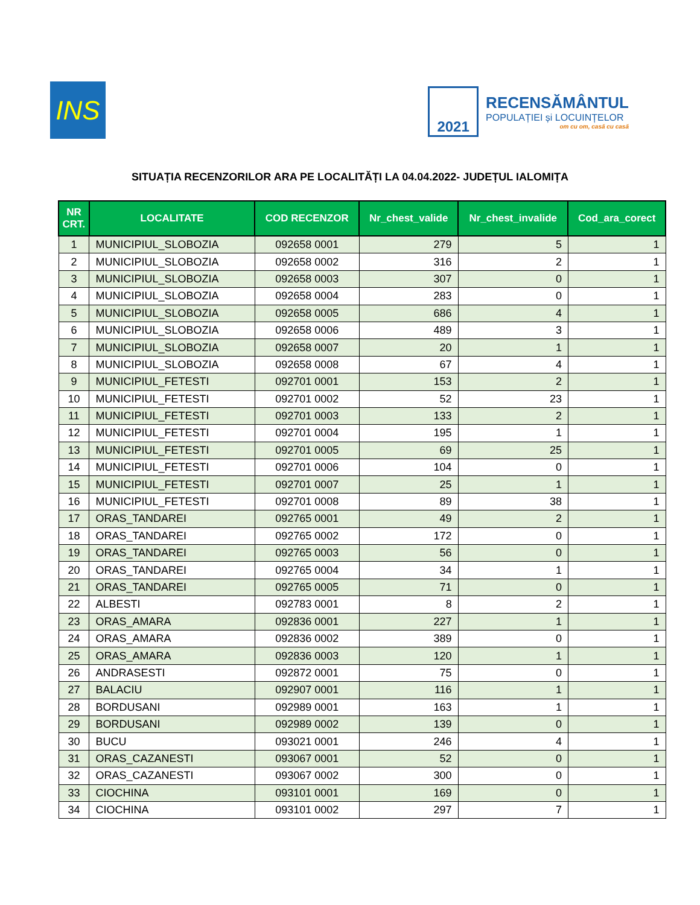INS
2021
RECENSĂMÂNTUL
POPULAȚIEI și LOCUINȚELOR
om cu om, casă cu casă
SITUAȚIA RECENZORILOR ARA PE LOCALITĂȚI LA 04.04.2022- JUDEȚUL IALOMIȚA
| NR CRT. | LOCALITATE | COD RECENZOR | Nr_chest_valide | Nr_chest_invalide | Cod_ara_corect |
| --- | --- | --- | --- | --- | --- |
| 1 | MUNICIPIUL_SLOBOZIA | 092658 0001 | 279 | 5 | 1 |
| 2 | MUNICIPIUL_SLOBOZIA | 092658 0002 | 316 | 2 | 1 |
| 3 | MUNICIPIUL_SLOBOZIA | 092658 0003 | 307 | 0 | 1 |
| 4 | MUNICIPIUL_SLOBOZIA | 092658 0004 | 283 | 0 | 1 |
| 5 | MUNICIPIUL_SLOBOZIA | 092658 0005 | 686 | 4 | 1 |
| 6 | MUNICIPIUL_SLOBOZIA | 092658 0006 | 489 | 3 | 1 |
| 7 | MUNICIPIUL_SLOBOZIA | 092658 0007 | 20 | 1 | 1 |
| 8 | MUNICIPIUL_SLOBOZIA | 092658 0008 | 67 | 4 | 1 |
| 9 | MUNICIPIUL_FETESTI | 092701 0001 | 153 | 2 | 1 |
| 10 | MUNICIPIUL_FETESTI | 092701 0002 | 52 | 23 | 1 |
| 11 | MUNICIPIUL_FETESTI | 092701 0003 | 133 | 2 | 1 |
| 12 | MUNICIPIUL_FETESTI | 092701 0004 | 195 | 1 | 1 |
| 13 | MUNICIPIUL_FETESTI | 092701 0005 | 69 | 25 | 1 |
| 14 | MUNICIPIUL_FETESTI | 092701 0006 | 104 | 0 | 1 |
| 15 | MUNICIPIUL_FETESTI | 092701 0007 | 25 | 1 | 1 |
| 16 | MUNICIPIUL_FETESTI | 092701 0008 | 89 | 38 | 1 |
| 17 | ORAS_TANDAREI | 092765 0001 | 49 | 2 | 1 |
| 18 | ORAS_TANDAREI | 092765 0002 | 172 | 0 | 1 |
| 19 | ORAS_TANDAREI | 092765 0003 | 56 | 0 | 1 |
| 20 | ORAS_TANDAREI | 092765 0004 | 34 | 1 | 1 |
| 21 | ORAS_TANDAREI | 092765 0005 | 71 | 0 | 1 |
| 22 | ALBESTI | 092783 0001 | 8 | 2 | 1 |
| 23 | ORAS_AMARA | 092836 0001 | 227 | 1 | 1 |
| 24 | ORAS_AMARA | 092836 0002 | 389 | 0 | 1 |
| 25 | ORAS_AMARA | 092836 0003 | 120 | 1 | 1 |
| 26 | ANDRASESTI | 092872 0001 | 75 | 0 | 1 |
| 27 | BALACIU | 092907 0001 | 116 | 1 | 1 |
| 28 | BORDUSANI | 092989 0001 | 163 | 1 | 1 |
| 29 | BORDUSANI | 092989 0002 | 139 | 0 | 1 |
| 30 | BUCU | 093021 0001 | 246 | 4 | 1 |
| 31 | ORAS_CAZANESTI | 093067 0001 | 52 | 0 | 1 |
| 32 | ORAS_CAZANESTI | 093067 0002 | 300 | 0 | 1 |
| 33 | CIOCHINA | 093101 0001 | 169 | 0 | 1 |
| 34 | CIOCHINA | 093101 0002 | 297 | 7 | 1 |